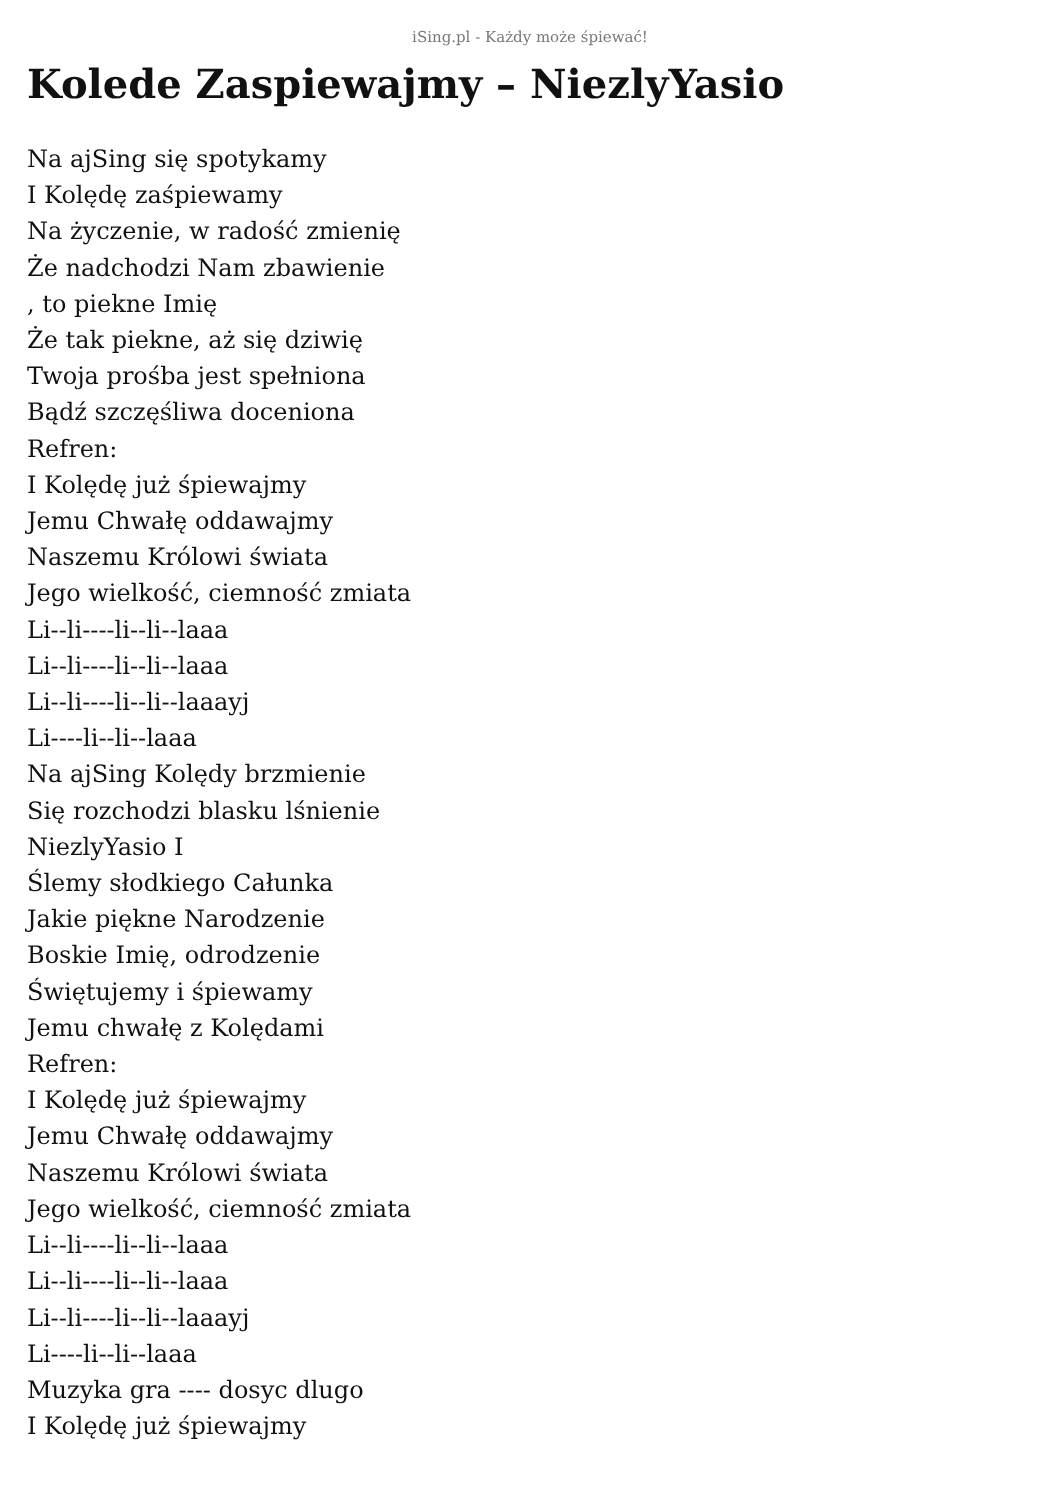iSing.pl - Każdy może śpiewać!
Kolede Zaspiewajmy – NiezlyYasio
Na ajSing się spotykamy
I Kolędę zaśpiewamy
Na życzenie, w radość zmienię
Że nadchodzi Nam zbawienie
, to piekne Imię
Że tak piekne, aż się dziwię
Twoja prośba jest spełniona
Bądź szczęśliwa doceniona
Refren:
I Kolędę już śpiewajmy
Jemu Chwałę oddawajmy
Naszemu Królowi świata
Jego wielkość, ciemność zmiata
Li--li----li--li--laaa
Li--li----li--li--laaa
Li--li----li--li--laaayj
Li----li--li--laaa
Na ajSing Kolędy brzmienie
Się rozchodzi blasku lśnienie
NiezlyYasio I
Ślemy słodkiego Całunka
Jakie piękne Narodzenie
Boskie Imię, odrodzenie
Świętujemy i śpiewamy
Jemu chwałę z Kolędami
Refren:
I Kolędę już śpiewajmy
Jemu Chwałę oddawajmy
Naszemu Królowi świata
Jego wielkość, ciemność zmiata
Li--li----li--li--laaa
Li--li----li--li--laaa
Li--li----li--li--laaayj
Li----li--li--laaa
Muzyka gra ---- dosyc dlugo
I Kolędę już śpiewajmy